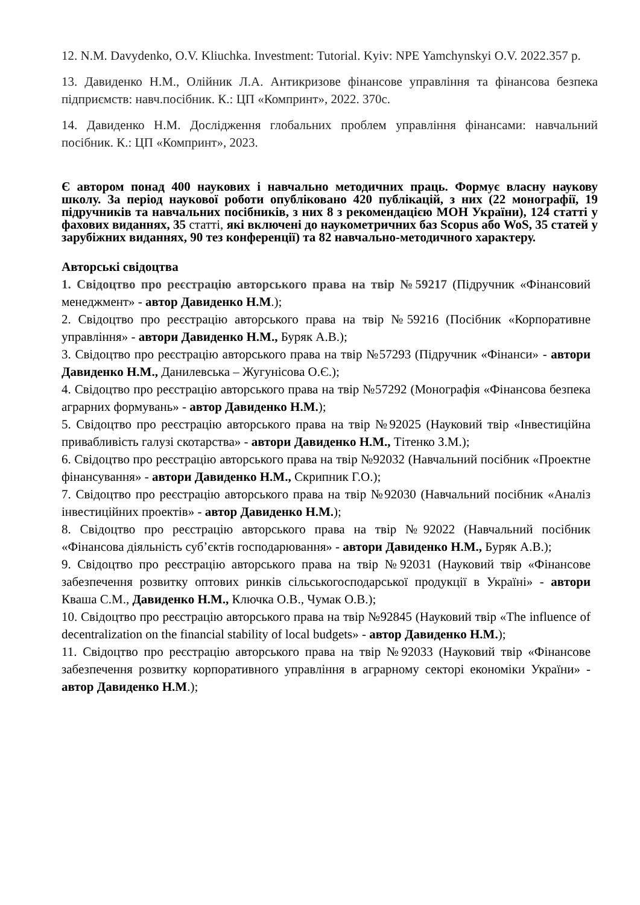12. N.M. Davydenko, O.V. Kliuchka. Investment: Tutorial. Kyiv: NPE Yamchynskyi O.V. 2022.357 p.
13. Давиденко Н.М., Олійник Л.А. Антикризове фінансове управління та фінансова безпека підприємств: навч.посібник. К.: ЦП «Компринт», 2022. 370с.
14. Давиденко Н.М. Дослідження глобальних проблем управління фінансами: навчальний посібник. К.: ЦП «Компринт», 2023.
Є автором понад 400 наукових і навчально методичних праць. Формує власну наукову школу. За період наукової роботи опубліковано 420 публікацій, з них (22 монографії, 19 підручників та навчальних посібників, з них 8 з рекомендацією МОН України), 124 статті у фахових виданнях, 35 статті, які включені до наукометричних баз Scopus або WoS, 35 статей у зарубіжних виданнях, 90 тез конференції) та 82 навчально-методичного характеру.
Авторські свідоцтва
1. Свідоцтво про реєстрацію авторського права на твір №59217 (Підручник «Фінансовий менеджмент» - автор Давиденко Н.М.);
2. Свідоцтво про реєстрацію авторського права на твір №59216 (Посібник «Корпоративне управління» - автори Давиденко Н.М., Буряк А.В.);
3. Свідоцтво про реєстрацію авторського права на твір №57293 (Підручник «Фінанси» - автори Давиденко Н.М., Данилевська – Жугунісова О.Є.);
4. Свідоцтво про реєстрацію авторського права на твір №57292 (Монографія «Фінансова безпека аграрних формувань» - автор Давиденко Н.М.);
5. Свідоцтво про реєстрацію авторського права на твір №92025 (Науковий твір «Інвестиційна привабливість галузі скотарства» - автори Давиденко Н.М., Тітенко З.М.);
6. Свідоцтво про реєстрацію авторського права на твір №92032 (Навчальний посібник «Проектне фінансування» - автори Давиденко Н.М., Скрипник Г.О.);
7. Свідоцтво про реєстрацію авторського права на твір №92030 (Навчальний посібник «Аналіз інвестиційних проектів» - автор Давиденко Н.М.);
8. Свідоцтво про реєстрацію авторського права на твір №92022 (Навчальний посібник «Фінансова діяльність суб’єктів господарювання» - автори Давиденко Н.М., Буряк А.В.);
9. Свідоцтво про реєстрацію авторського права на твір №92031 (Науковий твір «Фінансове забезпечення розвитку оптових ринків сільськогосподарської продукції в Україні» - автори Кваша С.М., Давиденко Н.М., Ключка О.В., Чумак О.В.);
10. Свідоцтво про реєстрацію авторського права на твір №92845 (Науковий твір «The influence of decentralization on the financial stability of local budgets» - автор Давиденко Н.М.);
11. Свідоцтво про реєстрацію авторського права на твір №92033 (Науковий твір «Фінансове забезпечення розвитку корпоративного управління в аграрному секторі економіки України» - автор Давиденко Н.М.);